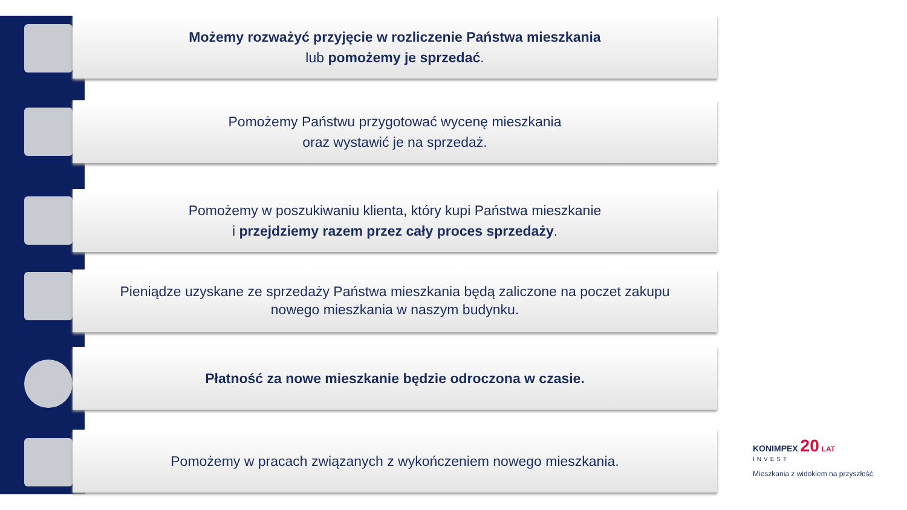Możemy rozważyć przyjęcie w rozliczenie Państwa mieszkania
lub pomożemy je sprzedać.
Pomożemy Państwu przygotować wycenę mieszkania
oraz wystawić je na sprzedaż.
Pomożemy w poszukiwaniu klienta, który kupi Państwa mieszkanie
i przejdziemy razem przez cały proces sprzedaży.
Pieniądze uzyskane ze sprzedaży Państwa mieszkania będą zaliczone na poczet zakupu
nowego mieszkania w naszym budynku.
Płatność za nowe mieszkanie będzie odroczona w czasie.
Pomożemy w pracach związanych z wykończeniem nowego mieszkania.
KONIMPEX 20 LAT
INVEST
Mieszkania z widokiem na przyszłość